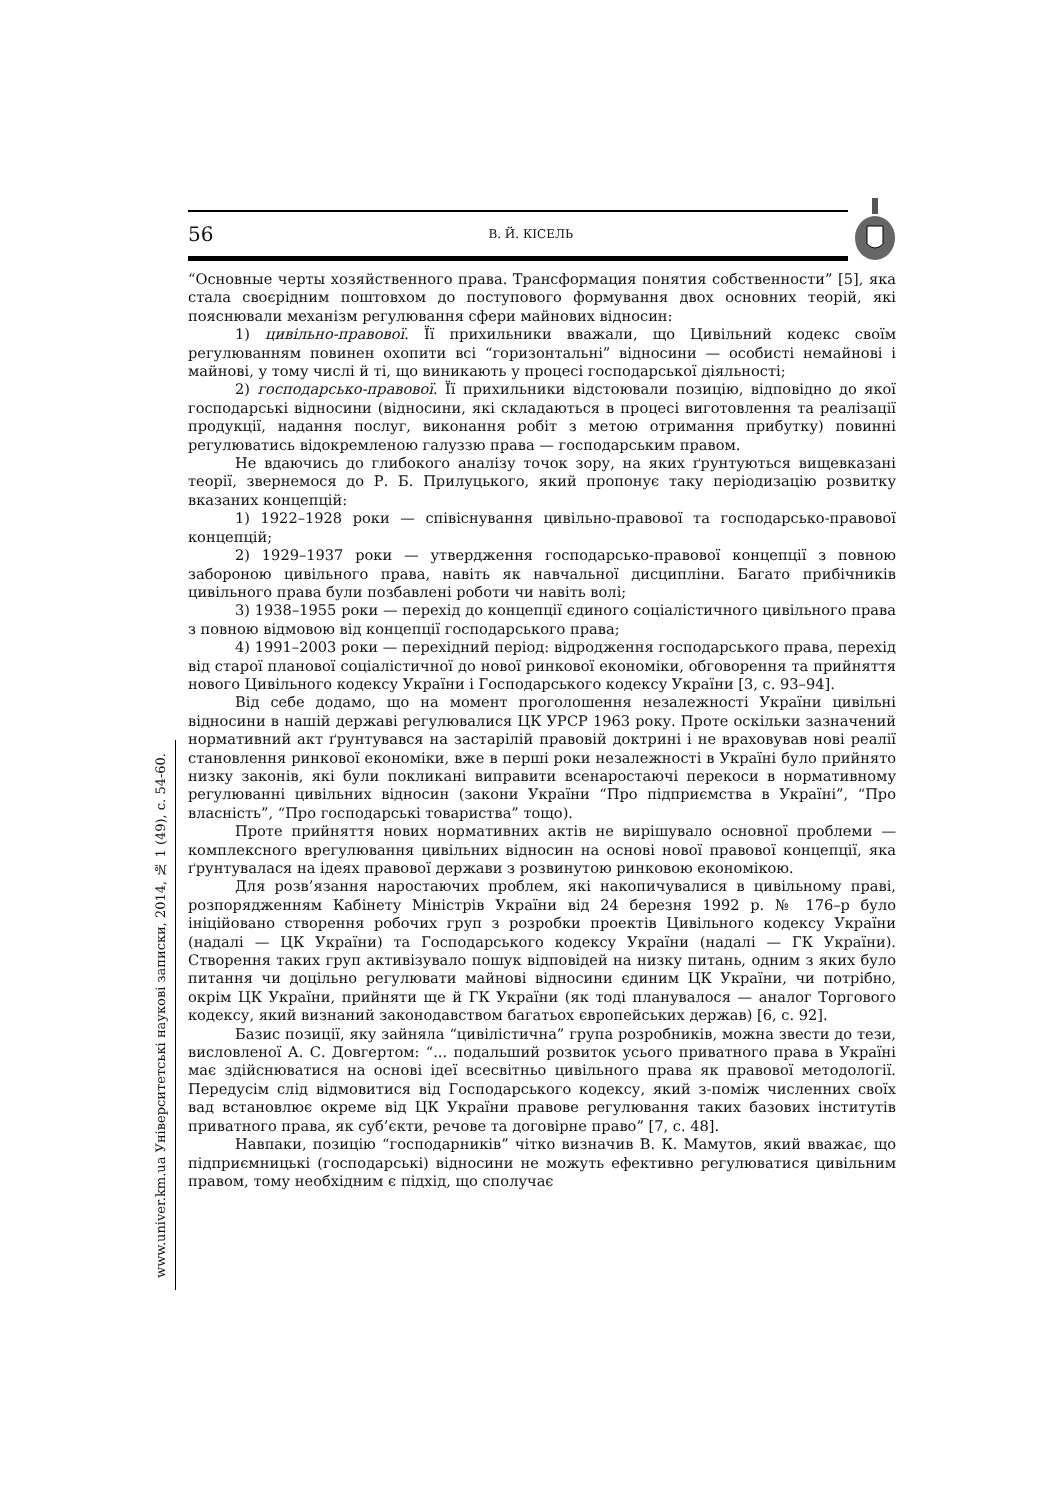56 В. Й. КІСЕЛЬ
“Основные черты хозяйственного права. Трансформация понятия собственности” [5], яка стала своєрідним поштовхом до поступового формування двох основних теорій, які пояснювали механізм регулювання сфери майнових відносин:
1) цивільно-правової. Її прихильники вважали, що Цивільний кодекс своїм регулюванням повинен охопити всі “горизонтальні” відносини — особисті немайнові і майнові, у тому числі й ті, що виникають у процесі господарської діяльності;
2) господарсько-правової. Її прихильники відстоювали позицію, відповідно до якої господарські відносини (відносини, які складаються в процесі виготовлення та реалізації продукції, надання послуг, виконання робіт з метою отримання прибутку) повинні регулюватись відокремленою галуззю права — господарським правом.
Не вдаючись до глибокого аналізу точок зору, на яких ґрунтуються вищевказані теорії, звернемося до Р. Б. Прилуцького, який пропонує таку періодизацію розвитку вказаних концепцій:
1) 1922–1928 роки — співіснування цивільно-правової та господарсько-правової концепцій;
2) 1929–1937 роки — утвердження господарсько-правової концепції з повною забороною цивільного права, навіть як навчальної дисципліни. Багато прибічників цивільного права були позбавлені роботи чи навіть волі;
3) 1938–1955 роки — перехід до концепції єдиного соціалістичного цивільного права з повною відмовою від концепції господарського права;
4) 1991–2003 роки — перехідний період: відродження господарського права, перехід від старої планової соціалістичної до нової ринкової економіки, обговорення та прийняття нового Цивільного кодексу України і Господарського кодексу України [3, с. 93–94].
Від себе додамо, що на момент проголошення незалежності України цивільні відносини в нашій державі регулювалися ЦК УРСР 1963 року. Проте оскільки зазначений нормативний акт ґрунтувався на застарілій правовій доктрині і не враховував нові реалії становлення ринкової економіки, вже в перші роки незалежності в Україні було прийнято низку законів, які були покликані виправити всенаростаючі перекоси в нормативному регулюванні цивільних відносин (закони України “Про підприємства в Україні”, “Про власність”, “Про господарські товариства” тощо).
Проте прийняття нових нормативних актів не вирішувало основної проблеми — комплексного врегулювання цивільних відносин на основі нової правової концепції, яка ґрунтувалася на ідеях правової держави з розвинутою ринковою економікою.
Для розв’язання наростаючих проблем, які накопичувалися в цивільному праві, розпорядженням Кабінету Міністрів України від 24 березня 1992 р. № 176–р було ініційовано створення робочих груп з розробки проектів Цивільного кодексу України (надалі — ЦК України) та Господарського кодексу України (надалі — ГК України). Створення таких груп активізувало пошук відповідей на низку питань, одним з яких було питання чи доцільно регулювати майнові відносини єдиним ЦК України, чи потрібно, окрім ЦК України, прийняти ще й ГК України (як тоді планувалося — аналог Торгового кодексу, який визнаний законодавством багатьох європейських держав) [6, с. 92].
Базис позиції, яку зайняла “цивілістична” група розробників, можна звести до тези, висловленої А. С. Довгертом: “... подальший розвиток усього приватного права в Україні має здійснюватися на основі ідеї всесвітньо цивільного права як правової методології. Передусім слід відмовитися від Господарського кодексу, який з-поміж численних своїх вад встановлює окреме від ЦК України правове регулювання таких базових інститутів приватного права, як суб’єкти, речове та договірне право” [7, с. 48].
Навпаки, позицію “господарників” чітко визначив В. К. Мамутов, який вважає, що підприємницькі (господарські) відносини не можуть ефективно регулюватися цивільним правом, тому необхідним є підхід, що сполучає
www.univer.km.ua Університетські наукові записки, 2014, № 1 (49), с. 54-60.